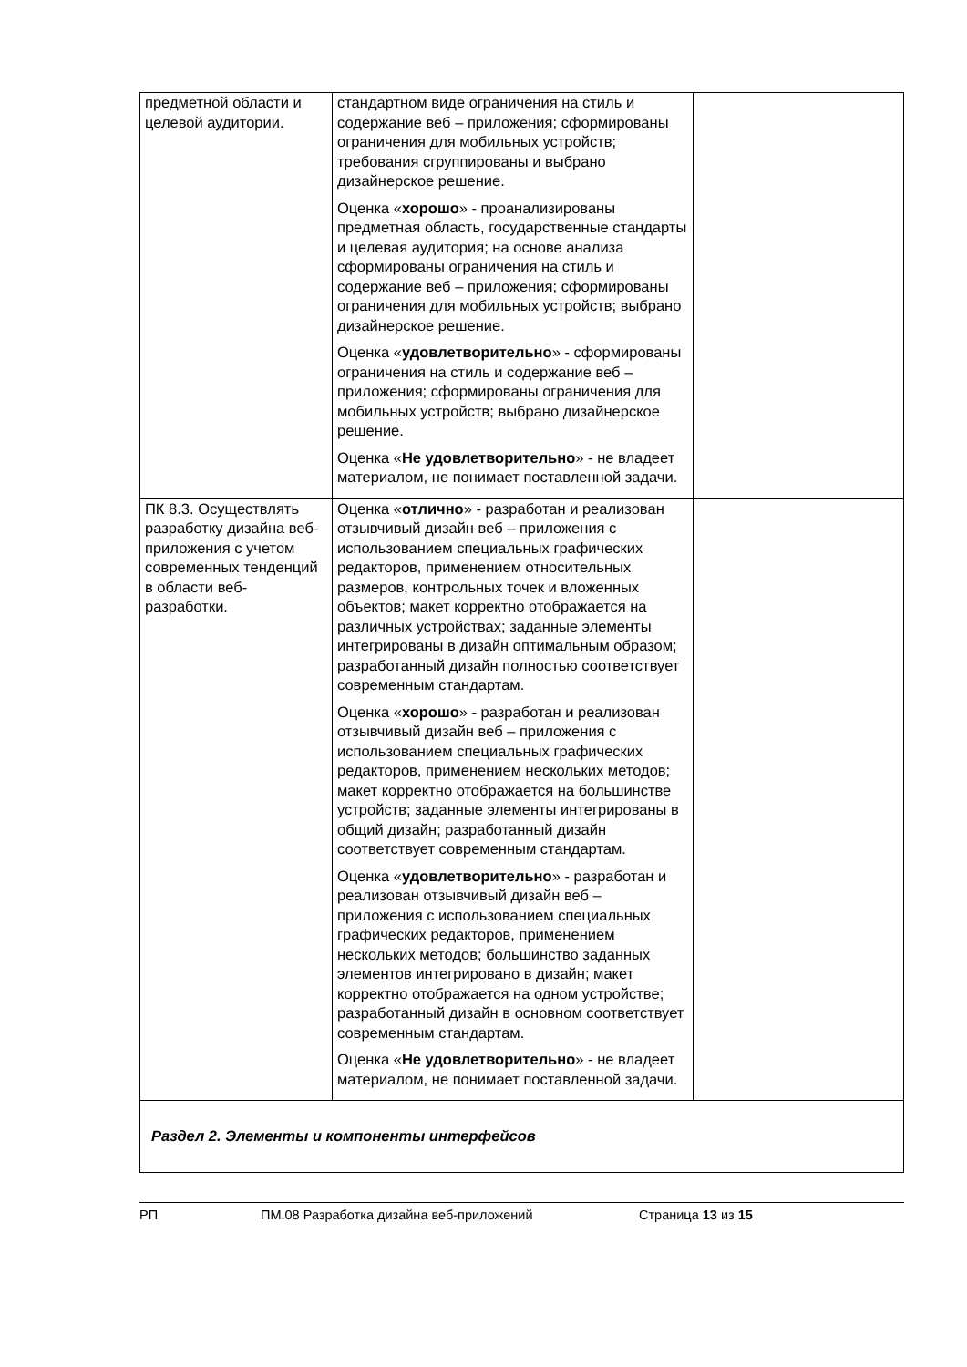| предметной области и целевой аудитории. | стандартном виде ограничения на стиль и содержание веб – приложения; сформированы ограничения для мобильных устройств; требования сгруппированы и выбрано дизайнерское решение. Оценка « хорошо » - проанализированы предметная область, государственные стандарты и целевая аудитория; на основе анализа сформированы ограничения на стиль и содержание веб – приложения; сформированы ограничения для мобильных устройств; выбрано дизайнерское решение. Оценка « удовлетворительно » - сформированы ограничения на стиль и содержание веб – приложения; сформированы ограничения для мобильных устройств; выбрано дизайнерское решение. Оценка « Не удовлетворительно » - не владеет материалом, не понимает поставленной задачи. | |
| ПК 8.3. Осуществлять разработку дизайна веб-приложения с учетом современных тенденций в области веб-разработки. | Оценка « отлично » - разработан и реализован отзывчивый дизайн веб – приложения с использованием специальных графических редакторов, применением относительных размеров, контрольных точек и вложенных объектов; макет корректно отображается на различных устройствах; заданные элементы интегрированы в дизайн оптимальным образом; разработанный дизайн полностью соответствует современным стандартам. Оценка « хорошо » - разработан и реализован отзывчивый дизайн веб – приложения с использованием специальных графических редакторов, применением нескольких методов; макет корректно отображается на большинстве устройств; заданные элементы интегрированы в общий дизайн; разработанный дизайн соответствует современным стандартам. Оценка « удовлетворительно » - разработан и реализован отзывчивый дизайн веб – приложения с использованием специальных графических редакторов, применением нескольких методов; большинство заданных элементов интегрировано в дизайн; макет корректно отображается на одном устройстве; разработанный дизайн в основном соответствует современным стандартам. Оценка « Не удовлетворительно » - не владеет материалом, не понимает поставленной задачи. | |
| Раздел 2. Элементы и компоненты интерфейсов | | |
РП ПМ.08 Разработка дизайна веб-приложений Страница 13 из 15